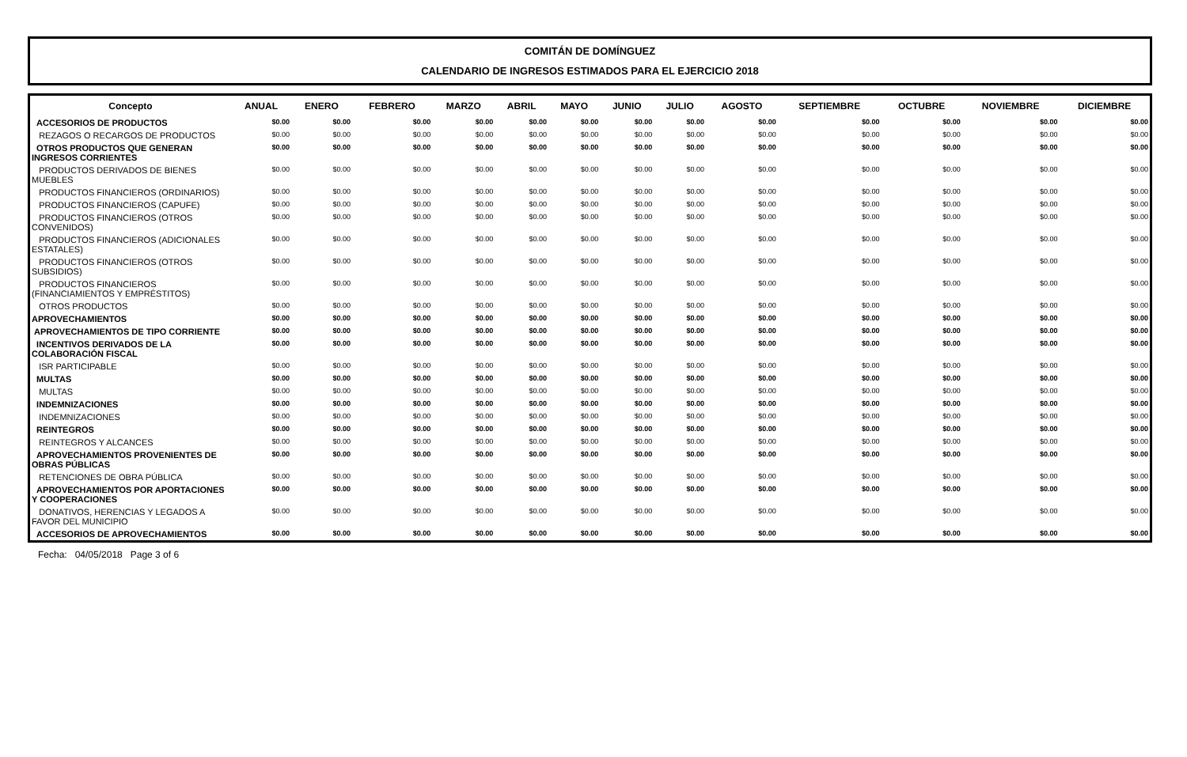COMITÁN DE DOMÍNGUEZ
CALENDARIO DE INGRESOS ESTIMADOS PARA EL EJERCICIO 2018
| Concepto | ANUAL | ENERO | FEBRERO | MARZO | ABRIL | MAYO | JUNIO | JULIO | AGOSTO | SEPTIEMBRE | OCTUBRE | NOVIEMBRE | DICIEMBRE |
| --- | --- | --- | --- | --- | --- | --- | --- | --- | --- | --- | --- | --- | --- |
| ACCESORIOS DE PRODUCTOS | $0.00 | $0.00 | $0.00 | $0.00 | $0.00 | $0.00 | $0.00 | $0.00 | $0.00 | $0.00 | $0.00 | $0.00 | $0.00 |
| REZAGOS O RECARGOS DE PRODUCTOS | $0.00 | $0.00 | $0.00 | $0.00 | $0.00 | $0.00 | $0.00 | $0.00 | $0.00 | $0.00 | $0.00 | $0.00 | $0.00 |
| OTROS PRODUCTOS QUE GENERAN INGRESOS CORRIENTES | $0.00 | $0.00 | $0.00 | $0.00 | $0.00 | $0.00 | $0.00 | $0.00 | $0.00 | $0.00 | $0.00 | $0.00 | $0.00 |
| PRODUCTOS DERIVADOS DE BIENES MUEBLES | $0.00 | $0.00 | $0.00 | $0.00 | $0.00 | $0.00 | $0.00 | $0.00 | $0.00 | $0.00 | $0.00 | $0.00 | $0.00 |
| PRODUCTOS FINANCIEROS (ORDINARIOS) | $0.00 | $0.00 | $0.00 | $0.00 | $0.00 | $0.00 | $0.00 | $0.00 | $0.00 | $0.00 | $0.00 | $0.00 | $0.00 |
| PRODUCTOS FINANCIEROS (CAPUFE) | $0.00 | $0.00 | $0.00 | $0.00 | $0.00 | $0.00 | $0.00 | $0.00 | $0.00 | $0.00 | $0.00 | $0.00 | $0.00 |
| PRODUCTOS FINANCIEROS (OTROS CONVENIDOS) | $0.00 | $0.00 | $0.00 | $0.00 | $0.00 | $0.00 | $0.00 | $0.00 | $0.00 | $0.00 | $0.00 | $0.00 | $0.00 |
| PRODUCTOS FINANCIEROS (ADICIONALES ESTATALES) | $0.00 | $0.00 | $0.00 | $0.00 | $0.00 | $0.00 | $0.00 | $0.00 | $0.00 | $0.00 | $0.00 | $0.00 | $0.00 |
| PRODUCTOS FINANCIEROS (OTROS SUBSIDIOS) | $0.00 | $0.00 | $0.00 | $0.00 | $0.00 | $0.00 | $0.00 | $0.00 | $0.00 | $0.00 | $0.00 | $0.00 | $0.00 |
| PRODUCTOS FINANCIEROS (FINANCIAMIENTOS Y EMPRÉSTITOS) | $0.00 | $0.00 | $0.00 | $0.00 | $0.00 | $0.00 | $0.00 | $0.00 | $0.00 | $0.00 | $0.00 | $0.00 | $0.00 |
| OTROS PRODUCTOS | $0.00 | $0.00 | $0.00 | $0.00 | $0.00 | $0.00 | $0.00 | $0.00 | $0.00 | $0.00 | $0.00 | $0.00 | $0.00 |
| APROVECHAMIENTOS | $0.00 | $0.00 | $0.00 | $0.00 | $0.00 | $0.00 | $0.00 | $0.00 | $0.00 | $0.00 | $0.00 | $0.00 | $0.00 |
| APROVECHAMIENTOS DE TIPO CORRIENTE | $0.00 | $0.00 | $0.00 | $0.00 | $0.00 | $0.00 | $0.00 | $0.00 | $0.00 | $0.00 | $0.00 | $0.00 | $0.00 |
| INCENTIVOS DERIVADOS DE LA COLABORACIÓN FISCAL | $0.00 | $0.00 | $0.00 | $0.00 | $0.00 | $0.00 | $0.00 | $0.00 | $0.00 | $0.00 | $0.00 | $0.00 | $0.00 |
| ISR PARTICIPABLE | $0.00 | $0.00 | $0.00 | $0.00 | $0.00 | $0.00 | $0.00 | $0.00 | $0.00 | $0.00 | $0.00 | $0.00 | $0.00 |
| MULTAS | $0.00 | $0.00 | $0.00 | $0.00 | $0.00 | $0.00 | $0.00 | $0.00 | $0.00 | $0.00 | $0.00 | $0.00 | $0.00 |
| MULTAS | $0.00 | $0.00 | $0.00 | $0.00 | $0.00 | $0.00 | $0.00 | $0.00 | $0.00 | $0.00 | $0.00 | $0.00 | $0.00 |
| INDEMNIZACIONES | $0.00 | $0.00 | $0.00 | $0.00 | $0.00 | $0.00 | $0.00 | $0.00 | $0.00 | $0.00 | $0.00 | $0.00 | $0.00 |
| INDEMNIZACIONES | $0.00 | $0.00 | $0.00 | $0.00 | $0.00 | $0.00 | $0.00 | $0.00 | $0.00 | $0.00 | $0.00 | $0.00 | $0.00 |
| REINTEGROS | $0.00 | $0.00 | $0.00 | $0.00 | $0.00 | $0.00 | $0.00 | $0.00 | $0.00 | $0.00 | $0.00 | $0.00 | $0.00 |
| REINTEGROS Y ALCANCES | $0.00 | $0.00 | $0.00 | $0.00 | $0.00 | $0.00 | $0.00 | $0.00 | $0.00 | $0.00 | $0.00 | $0.00 | $0.00 |
| APROVECHAMIENTOS PROVENIENTES DE OBRAS PÚBLICAS | $0.00 | $0.00 | $0.00 | $0.00 | $0.00 | $0.00 | $0.00 | $0.00 | $0.00 | $0.00 | $0.00 | $0.00 | $0.00 |
| RETENCIONES DE OBRA PÚBLICA | $0.00 | $0.00 | $0.00 | $0.00 | $0.00 | $0.00 | $0.00 | $0.00 | $0.00 | $0.00 | $0.00 | $0.00 | $0.00 |
| APROVECHAMIENTOS POR APORTACIONES Y COOPERACIONES | $0.00 | $0.00 | $0.00 | $0.00 | $0.00 | $0.00 | $0.00 | $0.00 | $0.00 | $0.00 | $0.00 | $0.00 | $0.00 |
| DONATIVOS, HERENCIAS Y LEGADOS A FAVOR DEL MUNICIPIO | $0.00 | $0.00 | $0.00 | $0.00 | $0.00 | $0.00 | $0.00 | $0.00 | $0.00 | $0.00 | $0.00 | $0.00 | $0.00 |
| ACCESORIOS DE APROVECHAMIENTOS | $0.00 | $0.00 | $0.00 | $0.00 | $0.00 | $0.00 | $0.00 | $0.00 | $0.00 | $0.00 | $0.00 | $0.00 | $0.00 |
Fecha: 04/05/2018 Page 3 of 6